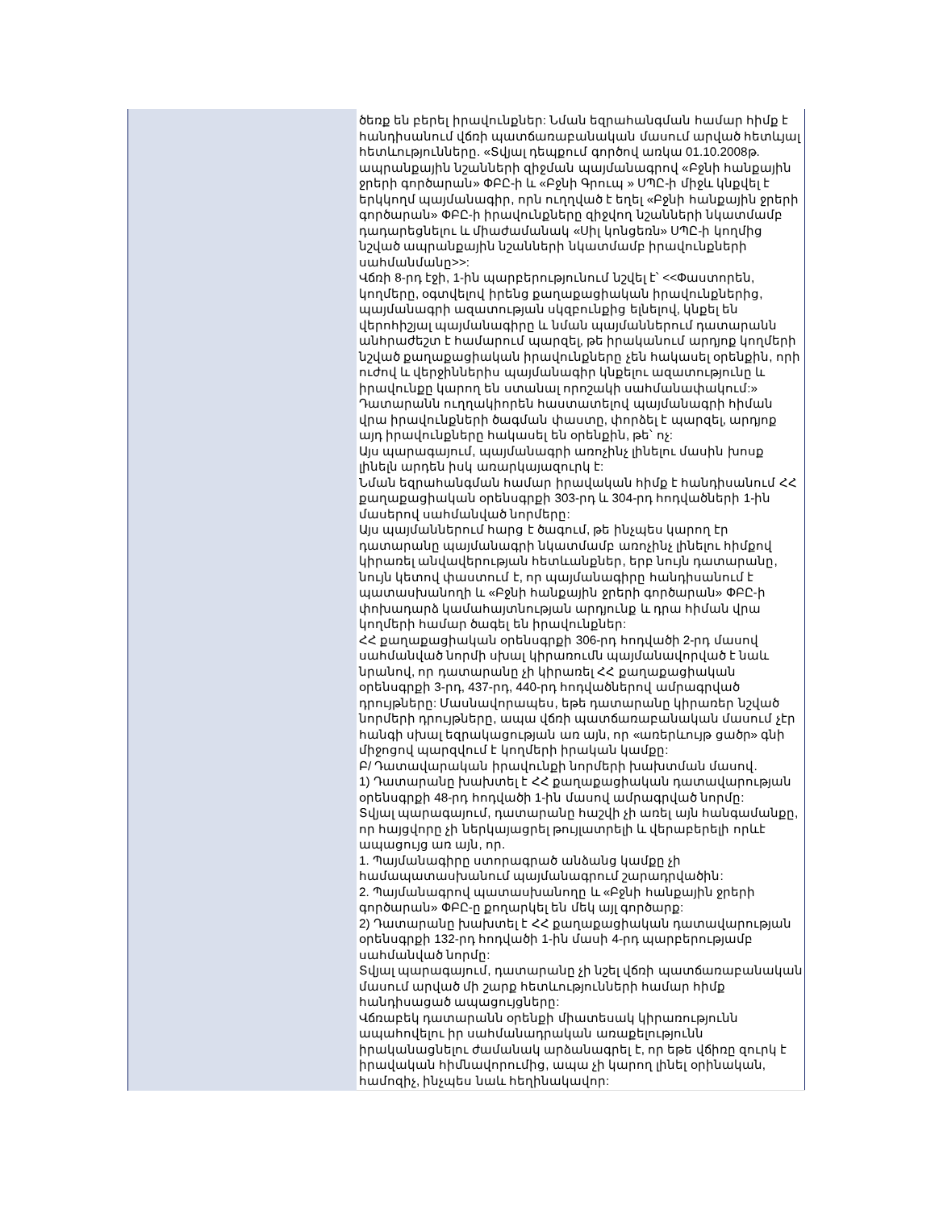| | ծեռք են բերել իրավունքներ: Նման եզրահանգման համար հիմք է հանդիսանում վճռի պատճառաբանական մասում արված հետևյալ հետևությունները. «Տվյալ դեպքում գործով առկա 01.10.2008թ. ապրանքային նշանների զիջման պայմանագրով «Բջնի հանքային ջրերի գործարան» ՓԲԸ-ի և «Բջնի Գրուպ » ՍՊԸ-ի միջև կնքվել է երկկողմ պայմանագիր, որն ուղղված է եղել «Բջնի հանքային ջրերի գործարան» ՓԲԸ-ի իրավունքները զիջվող նշանների նկատմամբ դադարեցնելու և միաժամանակ «Սիլ կոնցեռն» ՍՊԸ-ի կողմից նշված ապրանքային նշանների նկատմամբ իրավունքների սահմանմանը>>: Վճռի 8-րդ էջի, 1-ին պարբերությունում նշվել է՝ <<Փաստորեն, կողմերը, օգտվելով իրենց քաղաքացիական իրավունքներից, պայմանագրի ազատության սկզբունքից ելնելով, կնքել են վերոհիշյալ պայմանագիրը և նման պայմաններում դատարանն անհրաժեշտ է համարում պարզել, թե իրականում արդյոք կողմերի նշված քաղաքացիական իրավունքները չեն հակասել օրենքին, որի ուժով և վերջիններիս պայմանագիր կնքելու ազատությունը և իրավունքը կարող են ստանալ որոշակի սահմանափակում:» Դատարանն ուղղակիորեն հաստատելով պայմանագրի հիման վրա իրավունքների ծագման փաստը, փորձել է պարզել, արդյոք այդ իրավունքները հակասել են օրենքին, թե՝ ոչ: Այս պարագայում, պայմանագրի առոչինչ լինելու մասին խոսք լինելն արդեն իսկ առարկայազուրկ է: Նման եզրահանգման համար իրավական հիմք է հանդիսանում ՀՀ քաղաքացիական օրենսգրքի 303-րդ և 304-րդ հոդվածների 1-ին մասերով սահմանված նորմերը: Այս պայմաններում հարց է ծագում, թե ինչպես կարող էր դատարանը պայմանագրի նկատմամբ առոչինչ լինելու հիմքով կիրառել անվավերության հետևանքներ, երբ նույն դատարանը, նույն կետով փաստում է, որ պայմանագիրը հանդիսանում է պատասխանողի և «Բջնի հանքային ջրերի գործարան» ՓԲԸ-ի փոխադարձ կամահայտնության արդյունք և դրա հիման վրա կողմերի համար ծագել են իրավունքներ: ՀՀ քաղաքացիական օրենսգրքի 306-րդ հոդվածի 2-րդ մասով սահմանված նորմի սխալ կիրառումն պայմանավորված է նաև նրանով, որ դատարանը չի կիրառել ՀՀ քաղաքացիական օրենսգրքի 3-րդ, 437-րդ, 440-րդ հոդվածներով ամրագրված դրույթները: Մասնավորապես, եթե դատարանը կիրառեր նշված նորմերի դրույթները, ապա վճռի պատճառաբանական մասում չէր հանգի սխալ եզրակացության առ այն, որ «առերևույթ ցածր» գնի միջոցով պարզվում է կողմերի իրական կամքը: Բ/ Դատավարական իրավունքի նորմերի խախտման մասով. 1) Դատարանը խախտել է ՀՀ քաղաքացիական դատավարության օրենսգրքի 48-րդ հոդվածի 1-ին մասով ամրագրված նորմը: Տվյալ պարագայում, դատարանը հաշվի չի առել այն հանգամանքը, որ հայցվորը չի ներկայացրել թույլատրելի և վերաբերելի որևէ ապացույց առ այն, որ. 1. Պայմանագիրը ստորագրած անձանց կամքը չի համապատասխանում պայմանագրում շարադրվածին: 2. Պայմանագրով պատասխանողը և «Բջնի հանքային ջրերի գործարան» ՓԲԸ-ը քողարկել են մեկ այլ գործարք: 2) Դատարանը խախտել է ՀՀ քաղաքացիական դատավարության օրենսգրքի 132-րդ հոդվածի 1-ին մասի 4-րդ պարբերությամբ սահմանված նորմը: Տվյալ պարագայում, դատարանը չի նշել վճռի պատճառաբանական մասում արված մի շարք հետևությունների համար հիմք հանդիսացած ապացույցները: Վճռաբեկ դատարանն օրենքի միատեսակ կիրառությունն ապահովելու իր սահմանադրական առաքելությունն իրականացնելու ժամանակ արձանագրել է, որ եթե վճիռը զուրկ է իրավական հիմնավորումից, ապա չի կարող լինել օրինական, համոզիչ, ինչպես նաև հեղինակավոր: |